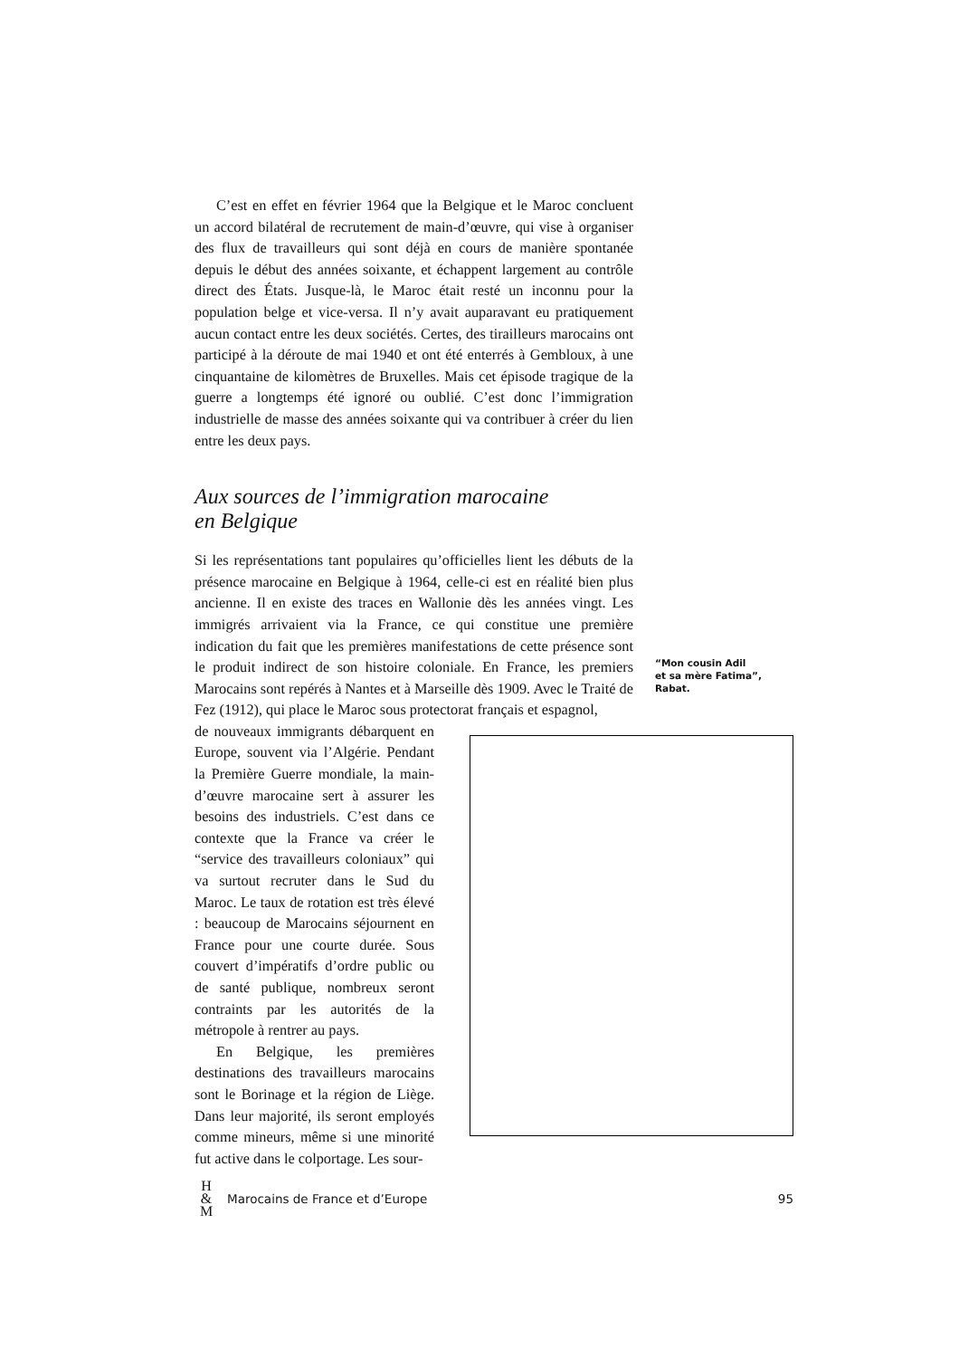C’est en effet en février 1964 que la Belgique et le Maroc concluent un accord bilatéral de recrutement de main-d’œuvre, qui vise à organiser des flux de travailleurs qui sont déjà en cours de manière spontanée depuis le début des années soixante, et échappent largement au contrôle direct des États. Jusque-là, le Maroc était resté un inconnu pour la population belge et vice-versa. Il n’y avait auparavant eu pratiquement aucun contact entre les deux sociétés. Certes, des tirailleurs marocains ont participé à la déroute de mai 1940 et ont été enterrés à Gembloux, à une cinquantaine de kilomètres de Bruxelles. Mais cet épisode tragique de la guerre a longtemps été ignoré ou oublié. C’est donc l’immigration industrielle de masse des années soixante qui va contribuer à créer du lien entre les deux pays.
Aux sources de l’immigration marocaine
en Belgique
Si les représentations tant populaires qu’officielles lient les débuts de la présence marocaine en Belgique à 1964, celle-ci est en réalité bien plus ancienne. Il en existe des traces en Wallonie dès les années vingt. Les immigrés arrivaient via la France, ce qui constitue une première indication du fait que les premières manifestations de cette présence sont le produit indirect de son histoire coloniale. En France, les premiers Marocains sont repérés à Nantes et à Marseille dès 1909. Avec le Traité de Fez (1912), qui place le Maroc sous protectorat français et espagnol,
de nouveaux immigrants débarquent en Europe, souvent via l’Algérie. Pendant la Première Guerre mondiale, la main-d’œuvre marocaine sert à assurer les besoins des industriels. C’est dans ce contexte que la France va créer le “service des travailleurs coloniaux” qui va surtout recruter dans le Sud du Maroc. Le taux de rotation est très élevé : beaucoup de Marocains séjournent en France pour une courte durée. Sous couvert d’impératifs d’ordre public ou de santé publique, nombreux seront contraints par les autorités de la métropole à rentrer au pays.
En Belgique, les premières destinations des travailleurs marocains sont le Borinage et la région de Liège. Dans leur majorité, ils seront employés comme mineurs, même si une minorité fut active dans le colportage. Les sour-
“Mon cousin Adil
et sa mère Fatima”,
Rabat.
H
&
M
Marocains de France et d’Europe 95